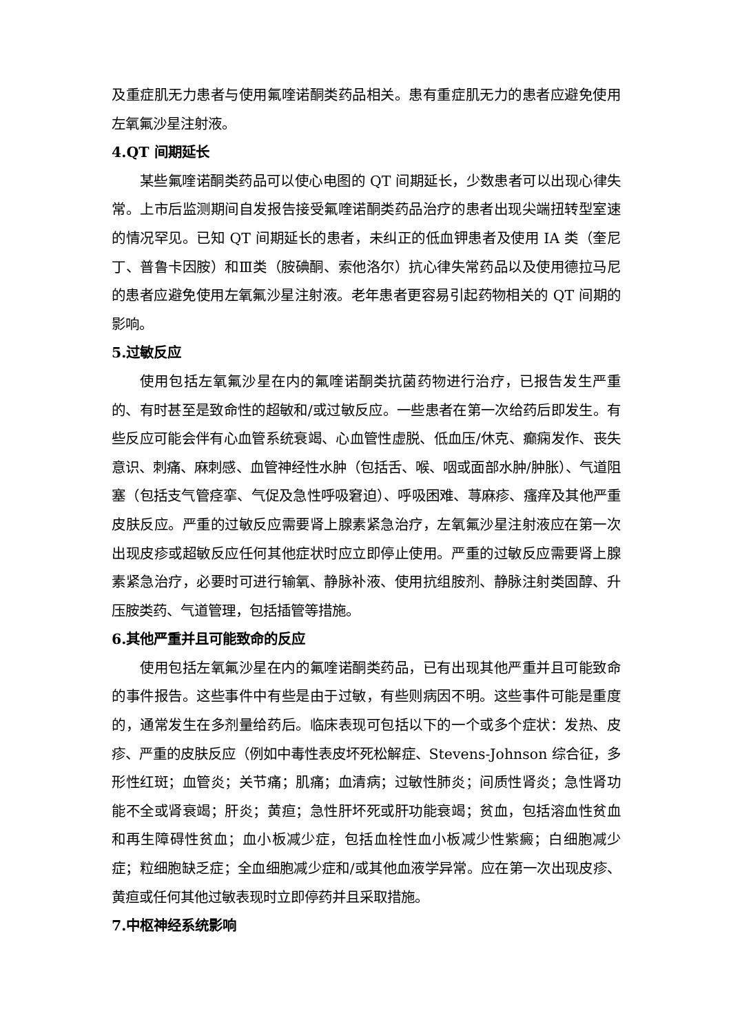及重症肌无力患者与使用氟喹诺酮类药品相关。患有重症肌无力的患者应避免使用左氧氟沙星注射液。
4.QT 间期延长
某些氟喹诺酮类药品可以使心电图的 QT 间期延长，少数患者可以出现心律失常。上市后监测期间自发报告接受氟喹诺酮类药品治疗的患者出现尖端扭转型室速的情况罕见。已知 QT 间期延长的患者，未纠正的低血钾患者及使用 IA 类（奎尼丁、普鲁卡因胺）和Ⅲ类（胺碘酮、索他洛尔）抗心律失常药品以及使用德拉马尼的患者应避免使用左氧氟沙星注射液。老年患者更容易引起药物相关的 QT 间期的影响。
5.过敏反应
使用包括左氧氟沙星在内的氟喹诺酮类抗菌药物进行治疗，已报告发生严重的、有时甚至是致命性的超敏和/或过敏反应。一些患者在第一次给药后即发生。有些反应可能会伴有心血管系统衰竭、心血管性虚脱、低血压/休克、癫痫发作、丧失意识、刺痛、麻刺感、血管神经性水肿（包括舌、喉、咽或面部水肿/肿胀）、气道阻塞（包括支气管痉挛、气促及急性呼吸窘迫）、呼吸困难、荨麻疹、瘙痒及其他严重皮肤反应。严重的过敏反应需要肾上腺素紧急治疗，左氧氟沙星注射液应在第一次出现皮疹或超敏反应任何其他症状时应立即停止使用。严重的过敏反应需要肾上腺素紧急治疗，必要时可进行输氧、静脉补液、使用抗组胺剂、静脉注射类固醇、升压胺类药、气道管理，包括插管等措施。
6.其他严重并且可能致命的反应
使用包括左氧氟沙星在内的氟喹诺酮类药品，已有出现其他严重并且可能致命的事件报告。这些事件中有些是由于过敏，有些则病因不明。这些事件可能是重度的，通常发生在多剂量给药后。临床表现可包括以下的一个或多个症状：发热、皮疹、严重的皮肤反应（例如中毒性表皮坏死松解症、Stevens-Johnson 综合征，多形性红斑；血管炎；关节痛；肌痛；血清病；过敏性肺炎；间质性肾炎；急性肾功能不全或肾衰竭；肝炎；黄疸；急性肝坏死或肝功能衰竭；贫血，包括溶血性贫血和再生障碍性贫血；血小板减少症，包括血栓性血小板减少性紫癜；白细胞减少症；粒细胞缺乏症；全血细胞减少症和/或其他血液学异常。应在第一次出现皮疹、黄疸或任何其他过敏表现时立即停药并且采取措施。
7.中枢神经系统影响